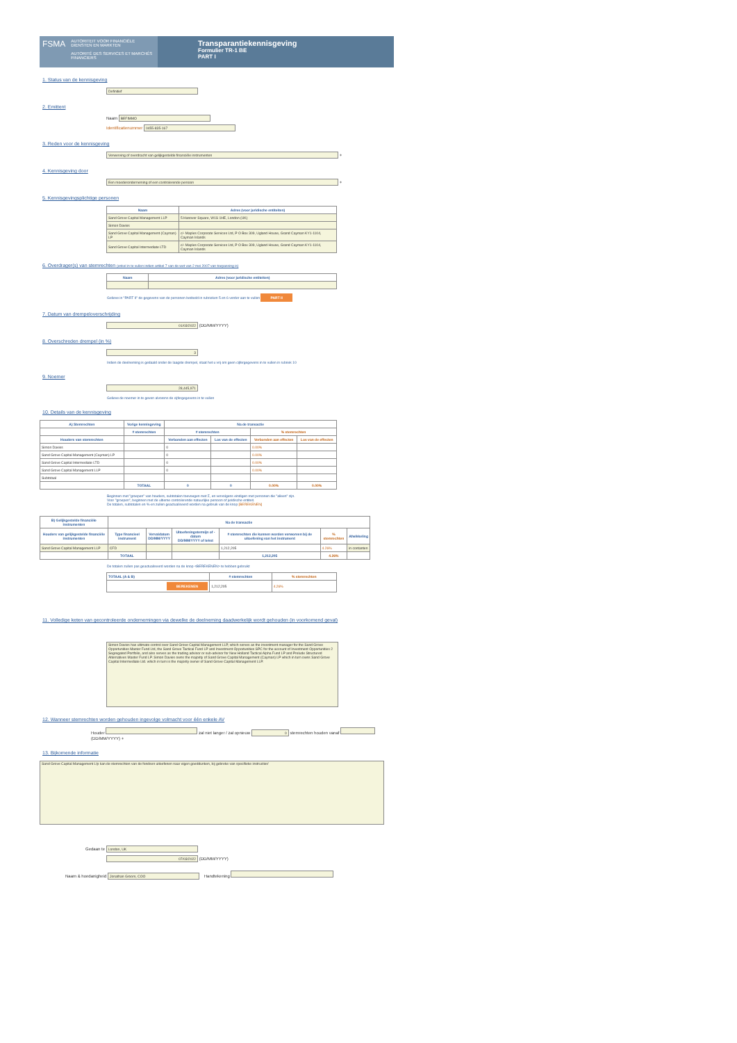FSMA
AUTORITEIT VOOR FINANCIËLE DIENSTEN EN MARKTEN
AUTORITÉ DES SERVICES ET MARCHÉS FINANCIERS
Transparantiekennisgeving
Formulier TR-1 BE
PART I
1. Status van de kennisgeving
Definitief
2. Emittent
Naam BEFIMMO
Identificatienummer 0455-835-167
3. Reden voor de kennisgeving
Verwerving of overdracht van gelijkgestelde financiële instrumenten +
4. Kennisgeving door
Een moederonderneming of een controlerende persoon +
5. Kennisgevingsplichtige personen
| Naam | Adres (voor juridische entiteiten) |
| --- | --- |
| Sand Grove Capital Management LLP | 5 Hanover Square, W1S 1HE, London (UK) |
| Simon Davies | |
| Sand Grove Capital Management (Cayman) LP | c/- Maples Corporate Services Ltd, P O Box 309, Ugland House, Grand Cayman KY1-1104, Cayman Islands |
| Sand Grove Capital Intermediate LTD | c/- Maples Corporate Services Ltd, P O Box 309, Ugland House, Grand Cayman KY1-1104, Cayman Islands |
6. Overdrager(s) van stemrechten (enkel in te vullen indien artikel 7 van de wet van 2 mei 2007 van toepassing is)
| Naam | Adres (voor juridische entiteiten) |
| --- | --- |
Gelieve in "PART II" de gegevens van de personen bedoeld in rubrieken 5 en 6 verder aan te vullen PART II
7. Datum van drempeloverschrijding
01/03/2022 (DD/MM/YYYY)
8. Overschreden drempel (in %)
3
Indien de deelneming is gedaald onder de laagste drempel, staat het u vrij om geen cijfergegevens in te vullen in rubriek 10
9. Noemer
28,445,971
Gelieve de noemer in te geven alvorens de cijfergegevens in te vullen
10. Details van de kennisgeving
| A) Stemrechten | Vorige kennisgeving | Na de transactie | | | |
| --- | --- | --- | --- | --- | --- |
| | # stemrechten | # stemrechten | | % stemrechten | |
| Houders van stemrechten | | Verbonden aan effecten | Los van de effecten | Verbonden aan effecten | Los van de effecten |
| Simon Davies | | 0 | | 0.00% | |
| Sand Grove Capital Management (Cayman) LP | | 0 | | 0.00% | |
| Sand Grove Capital Intermediate LTD | | 0 | | 0.00% | |
| Sand Grove Capital Management LLP | | 0 | | 0.00% | |
| Subtotaal | | | | | |
| | TOTAAL | 0 | 0 | 0.00% | 0.00% |
Beginnen met "groepen" van houders, subtotalen toevoegen met Σ, en vervolgens eindigen met personen die "alleen" zijn.
Voor "groepen", beginnen met de ultieme controlerende natuurlijke persoon of juridische entiteit.
De totalen, subtotalen en %-en zullen geactualiseerd worden na gebruik van de knop [BEREKENEN]
| B) Gelijkgestelde financiële instrumenten | Na de transactie | | | | | |
| --- | --- | --- | --- | --- | --- | --- |
| Houders van gelijkgestelde financiële instrumenten | Type financieel instrument | Vervaldatum DD/MM/YYYY | Uitoefeningstermijn of -datum DD/MM/YYYY of tekst | # stemrechten die kunnen worden verworven bij de uitoefening van het instrument | % stemrechten | Afwikkeling |
| Sand Grove Capital Management LLP | CFD | | | 1,212,205 | 4.26% | in contanten |
| | TOTAAL | | | 1,212,205 | 4.26% | |
De totalen zullen pas geactualiseerd worden na de knop <BEREKENEN> te hebben gebruikt
| TOTAAL (A & B) | # stemrechten | % stemrechten |
| --- | --- | --- |
| BEREKENEN | 1,212,205 | 4.26% |
11. Volledige keten van gecontroleerde ondernemingen via dewelke de deelneming daadwerkelijk wordt gehouden (in voorkomend geval)
Simon Davies has ultimate control over Sand Grove Capital Management LLP, which serves as the investment manager for the Sand Grove Opportunities Master Fund Ltd, the Sand Grove Tactical Fund LP and Investment Opportunities SPC for the account of Investment Opportunities 2 Segregated Portfolio, and also serves as the trading advisor or sub-advisor for New Holland Tactical Alpha Fund LP and Prelude Structured Alternatives Master Fund LP. Simon Davies owns the majority of Sand Grove Capital Management (Cayman) LP which in turn owns Sand Grove Capital Intermediate Ltd. which in turn is the majority owner of Sand Grove Capital Management LLP.
12. Wanneer stemrechten worden gehouden ingevolge volmacht voor één enkele AV
Houder zal niet langer / zal opnieuw 0 stemrechten houden vanaf (DD/MM/YYYY) +
13. Bijkomende informatie
Sand Grove Capital Management Llp kan de stemrechten van de fondsen uitoefenen naar eigen goeddunken, bij gebreke van specifieke instructies'
Gedaan te London, UK
07/03/2022 (DD/MM/YYYY)
Naam & hoedanigheid Jonathan Groom, COO Handtekening